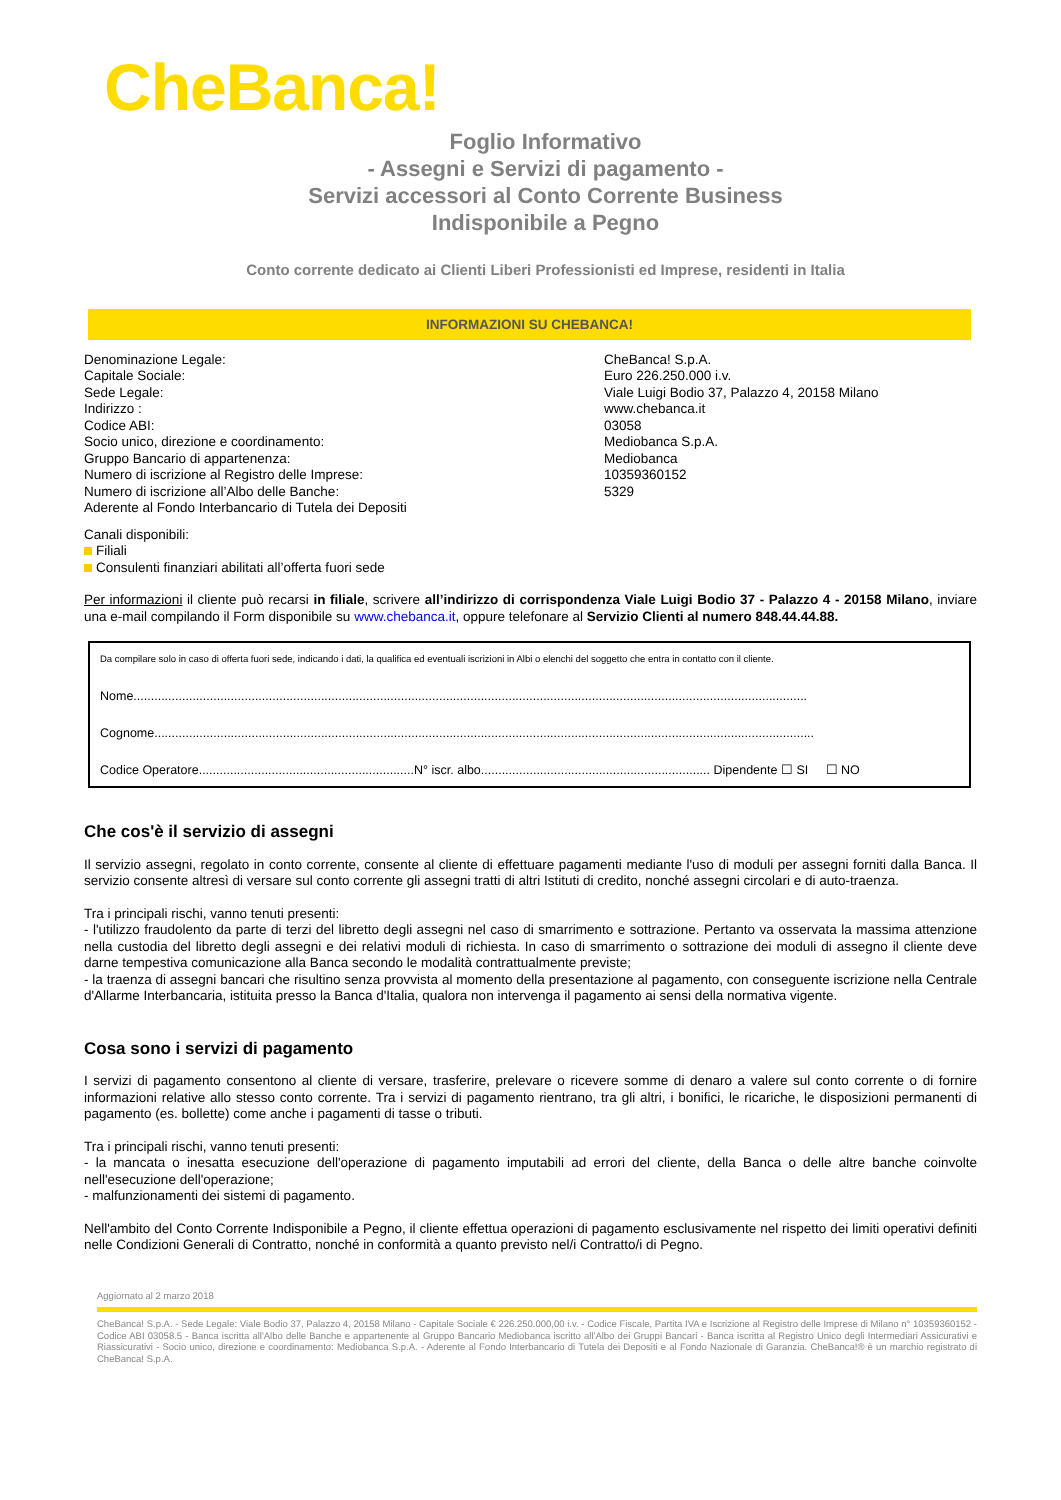CheBanca!
Foglio Informativo
- Assegni e Servizi di pagamento -
Servizi accessori al Conto Corrente Business
Indisponibile a Pegno
Conto corrente dedicato ai Clienti Liberi Professionisti ed Imprese, residenti in Italia
INFORMAZIONI SU CHEBANCA!
Denominazione Legale:
Capitale Sociale:
Sede Legale:
Indirizzo :
Codice ABI:
Socio unico, direzione e coordinamento:
Gruppo Bancario di appartenenza:
Numero di iscrizione al Registro delle Imprese:
Numero di iscrizione all’Albo delle Banche:
Aderente al Fondo Interbancario di Tutela dei Depositi
CheBanca! S.p.A.
Euro 226.250.000 i.v.
Viale Luigi Bodio 37, Palazzo 4, 20158 Milano
www.chebanca.it
03058
Mediobanca S.p.A.
Mediobanca
10359360152
5329
Canali disponibili:
Filiali
Consulenti finanziari abilitati all’offerta fuori sede
Per informazioni il cliente può recarsi in filiale, scrivere all’indirizzo di corrispondenza Viale Luigi Bodio 37 - Palazzo 4 - 20158 Milano, inviare una e-mail compilando il Form disponibile su www.chebanca.it, oppure telefonare al Servizio Clienti al numero 848.44.44.88.
Da compilare solo in caso di offerta fuori sede, indicando i dati, la qualifica ed eventuali iscrizioni in Albi o elenchi del soggetto che entra in contatto con il cliente.
Nome..................................................................................................................................................................................................
Cognome..............................................................................................................................................................................................
Codice Operatore..............................................................N° iscr. albo.................................................................. Dipendente ☐ SI ☐ NO
Che cos'è il servizio di assegni
Il servizio assegni, regolato in conto corrente, consente al cliente di effettuare pagamenti mediante l'uso di moduli per assegni forniti dalla Banca. Il servizio consente altresì di versare sul conto corrente gli assegni tratti di altri Istituti di credito, nonché assegni circolari e di auto-traenza.
Tra i principali rischi, vanno tenuti presenti:
- l'utilizzo fraudolento da parte di terzi del libretto degli assegni nel caso di smarrimento e sottrazione. Pertanto va osservata la massima attenzione nella custodia del libretto degli assegni e dei relativi moduli di richiesta. In caso di smarrimento o sottrazione dei moduli di assegno il cliente deve darne tempestiva comunicazione alla Banca secondo le modalità contrattualmente previste;
- la traenza di assegni bancari che risultino senza provvista al momento della presentazione al pagamento, con conseguente iscrizione nella Centrale d'Allarme Interbancaria, istituita presso la Banca d'Italia, qualora non intervenga il pagamento ai sensi della normativa vigente.
Cosa sono i servizi di pagamento
I servizi di pagamento consentono al cliente di versare, trasferire, prelevare o ricevere somme di denaro a valere sul conto corrente o di fornire informazioni relative allo stesso conto corrente. Tra i servizi di pagamento rientrano, tra gli altri, i bonifici, le ricariche, le disposizioni permanenti di pagamento (es. bollette) come anche i pagamenti di tasse o tributi.
Tra i principali rischi, vanno tenuti presenti:
- la mancata o inesatta esecuzione dell'operazione di pagamento imputabili ad errori del cliente, della Banca o delle altre banche coinvolte nell'esecuzione dell'operazione;
- malfunzionamenti dei sistemi di pagamento.
Nell'ambito del Conto Corrente Indisponibile a Pegno, il cliente effettua operazioni di pagamento esclusivamente nel rispetto dei limiti operativi definiti nelle Condizioni Generali di Contratto, nonché in conformità a quanto previsto nel/i Contratto/i di Pegno.
Aggiornato al 2 marzo 2018
CheBanca! S.p.A. - Sede Legale: Viale Bodio 37, Palazzo 4, 20158 Milano - Capitale Sociale € 226.250.000,00 i.v. - Codice Fiscale, Partita IVA e Iscrizione al Registro delle Imprese di Milano n° 10359360152 - Codice ABI 03058.5 - Banca iscritta all'Albo delle Banche e appartenente al Gruppo Bancario Mediobanca iscritto all'Albo dei Gruppi Bancari - Banca iscritta al Registro Unico degli Intermediari Assicurativi e Riassicurativi - Socio unico, direzione e coordinamento: Mediobanca S.p.A. - Aderente al Fondo Interbancario di Tutela dei Depositi e al Fondo Nazionale di Garanzia. CheBanca!® è un marchio registrato di CheBanca! S.p.A.